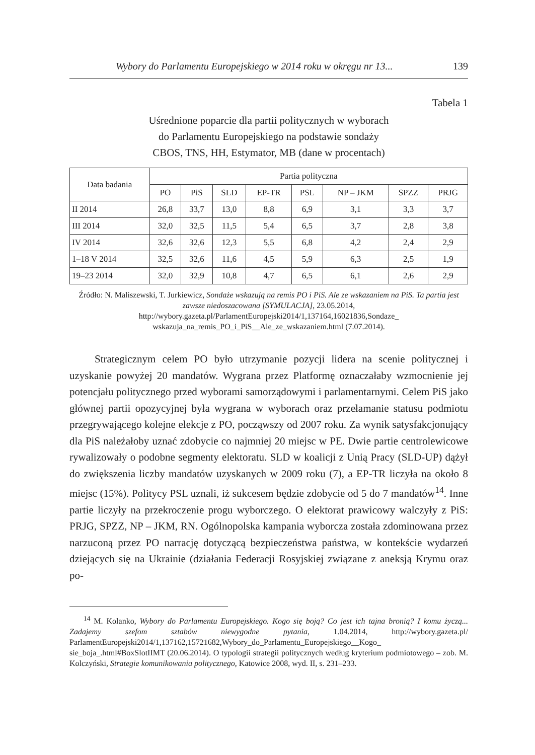Wybory do Parlamentu Europejskiego w 2014 roku w okręgu nr 13... 139
Tabela 1
Uśrednione poparcie dla partii politycznych w wyborach
do Parlamentu Europejskiego na podstawie sondaży
CBOS, TNS, HH, Estymator, MB (dane w procentach)
| Data badania | Partia polityczna | | | | | | | |
| --- | --- | --- | --- | --- | --- | --- | --- | --- |
| | PO | PiS | SLD | EP-TR | PSL | NP – JKM | SPZZ | PRJG |
| II 2014 | 26,8 | 33,7 | 13,0 | 8,8 | 6,9 | 3,1 | 3,3 | 3,7 |
| III 2014 | 32,0 | 32,5 | 11,5 | 5,4 | 6,5 | 3,7 | 2,8 | 3,8 |
| IV 2014 | 32,6 | 32,6 | 12,3 | 5,5 | 6,8 | 4,2 | 2,4 | 2,9 |
| 1–18 V 2014 | 32,5 | 32,6 | 11,6 | 4,5 | 5,9 | 6,3 | 2,5 | 1,9 |
| 19–23 2014 | 32,0 | 32,9 | 10,8 | 4,7 | 6,5 | 6,1 | 2,6 | 2,9 |
Źródło: N. Maliszewski, T. Jurkiewicz, Sondaże wskazują na remis PO i PiS. Ale ze wskazaniem na PiS. Ta partia jest zawsze niedoszacowana [SYMULACJA], 23.05.2014, http://wybory.gazeta.pl/ParlamentEuropejski2014/1,137164,16021836,Sondaze_ wskazuja_na_remis_PO_i_PiS__Ale_ze_wskazaniem.html (7.07.2014).
Strategicznym celem PO było utrzymanie pozycji lidera na scenie politycznej i uzyskanie powyżej 20 mandatów. Wygrana przez Platformę oznaczałaby wzmocnienie jej potencjału politycznego przed wyborami samorządowymi i parlamentarnymi. Celem PiS jako głównej partii opozycyjnej była wygrana w wyborach oraz przełamanie statusu podmiotu przegrywającego kolejne elekcje z PO, począwszy od 2007 roku. Za wynik satysfakcjonujący dla PiS należałoby uznać zdobycie co najmniej 20 miejsc w PE. Dwie partie centrolewicowe rywalizowały o podobne segmenty elektoratu. SLD w koalicji z Unią Pracy (SLD-UP) dążył do zwiększenia liczby mandatów uzyskanych w 2009 roku (7), a EP-TR liczyła na około 8 miejsc (15%). Politycy PSL uznali, iż sukcesem będzie zdobycie od 5 do 7 mandatów<sup>14</sup>. Inne partie liczyły na przekroczenie progu wyborczego. O elektorat prawicowy walczyły z PiS: PRJG, SPZZ, NP – JKM, RN. Ogólnopolska kampania wyborcza została zdominowana przez narzuconą przez PO narrację dotyczącą bezpieczeństwa państwa, w kontekście wydarzeń dziejących się na Ukrainie (działania Federacji Rosyjskiej związane z aneksją Krymu oraz po-
<sup>14</sup> M. Kolanko, Wybory do Parlamentu Europejskiego. Kogo się boją? Co jest ich tajna bronią? I komu życzą... Zadajemy szefom sztabów niewygodne pytania, 1.04.2014, http://wybory.gazeta.pl/ ParlamentEuropejski2014/1,137162,15721682,Wybory_do_Parlamentu_Europejskiego__Kogo_ sie_boja_.html#BoxSlotIIMT (20.06.2014). O typologii strategii politycznych według kryterium podmiotowego – zob. M. Kolczyński, Strategie komunikowania politycznego, Katowice 2008, wyd. II, s. 231–233.